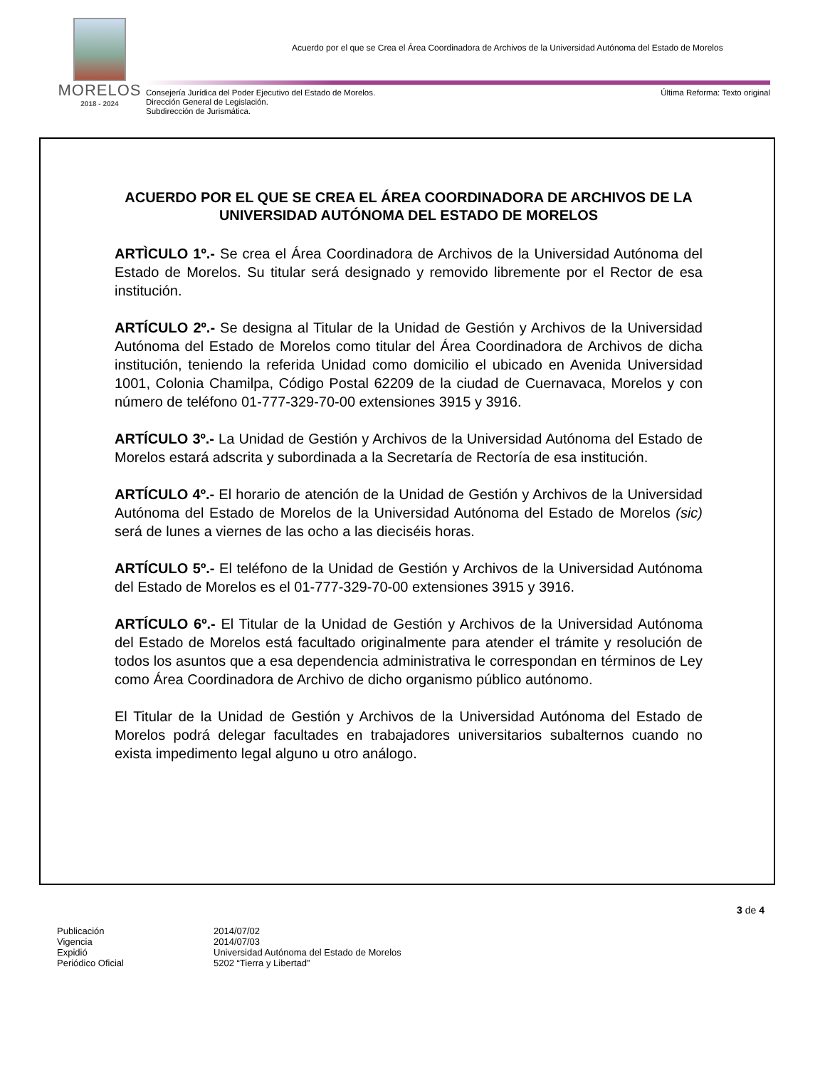MORELOS
2018 - 2024
Acuerdo por el que se Crea el Área Coordinadora de Archivos de la Universidad Autónoma del Estado de Morelos
Última Reforma: Texto original Consejería Jurídica del Poder Ejecutivo del Estado de Morelos.
Dirección General de Legislación.
Subdirección de Jurismática.
ACUERDO POR EL QUE SE CREA EL ÁREA COORDINADORA DE ARCHIVOS DE LA UNIVERSIDAD AUTÓNOMA DEL ESTADO DE MORELOS
ARTÌCULO 1º.- Se crea el Área Coordinadora de Archivos de la Universidad Autónoma del Estado de Morelos. Su titular será designado y removido libremente por el Rector de esa institución.
ARTÍCULO 2º.- Se designa al Titular de la Unidad de Gestión y Archivos de la Universidad Autónoma del Estado de Morelos como titular del Área Coordinadora de Archivos de dicha institución, teniendo la referida Unidad como domicilio el ubicado en Avenida Universidad 1001, Colonia Chamilpa, Código Postal 62209 de la ciudad de Cuernavaca, Morelos y con número de teléfono 01-777-329-70-00 extensiones 3915 y 3916.
ARTÍCULO 3º.- La Unidad de Gestión y Archivos de la Universidad Autónoma del Estado de Morelos estará adscrita y subordinada a la Secretaría de Rectoría de esa institución.
ARTÍCULO 4º.- El horario de atención de la Unidad de Gestión y Archivos de la Universidad Autónoma del Estado de Morelos de la Universidad Autónoma del Estado de Morelos (sic) será de lunes a viernes de las ocho a las dieciséis horas.
ARTÍCULO 5º.- El teléfono de la Unidad de Gestión y Archivos de la Universidad Autónoma del Estado de Morelos es el 01-777-329-70-00 extensiones 3915 y 3916.
ARTÍCULO 6º.- El Titular de la Unidad de Gestión y Archivos de la Universidad Autónoma del Estado de Morelos está facultado originalmente para atender el trámite y resolución de todos los asuntos que a esa dependencia administrativa le correspondan en términos de Ley como Área Coordinadora de Archivo de dicho organismo público autónomo.
El Titular de la Unidad de Gestión y Archivos de la Universidad Autónoma del Estado de Morelos podrá delegar facultades en trabajadores universitarios subalternos cuando no exista impedimento legal alguno u otro análogo.
3 de 4
| Publicación | 2014/07/02 |
| Vigencia | 2014/07/03 |
| Expidió | Universidad Autónoma del Estado de Morelos |
| Periódico Oficial | 5202 “Tierra y Libertad” |